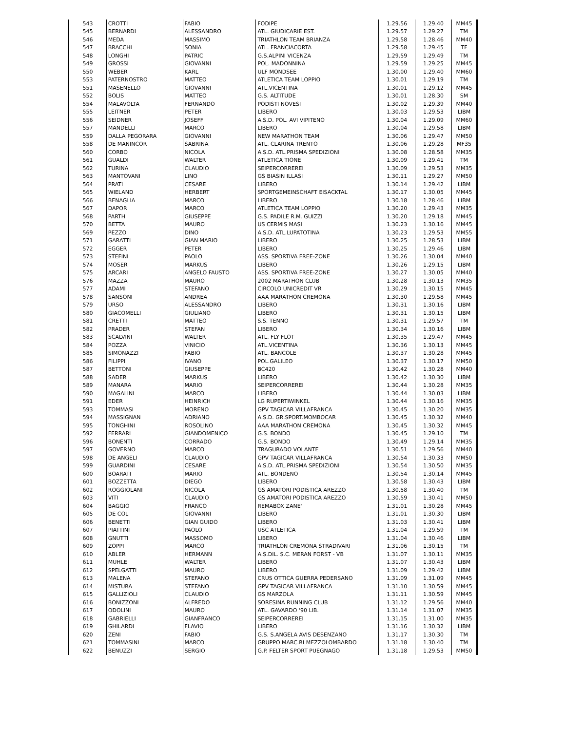| 543 | CROTTI | FABIO | FODIPE | 1.29.56 | 1.29.40 | MM45 |
| 545 | BERNARDI | ALESSANDRO | ATL. GIUDICARIE EST. | 1.29.57 | 1.29.27 | TM |
| 546 | MEDA | MASSIMO | TRIATHLON TEAM BRIANZA | 1.29.58 | 1.28.46 | MM40 |
| 547 | BRACCHI | SONIA | ATL. FRANCIACORTA | 1.29.58 | 1.29.45 | TF |
| 548 | LONGHI | PATRIC | G.S.ALPINI VICENZA | 1.29.59 | 1.29.49 | TM |
| 549 | GROSSI | GIOVANNI | POL. MADONNINA | 1.29.59 | 1.29.25 | MM45 |
| 550 | WEBER | KARL | ULF MONDSEE | 1.30.00 | 1.29.40 | MM60 |
| 553 | PATERNOSTRO | MATTEO | ATLETICA TEAM LOPPIO | 1.30.01 | 1.29.19 | TM |
| 551 | MASENELLO | GIOVANNI | ATL.VICENTINA | 1.30.01 | 1.29.12 | MM45 |
| 552 | BOLIS | MATTEO | G.S. ALTITUDE | 1.30.01 | 1.28.30 | SM |
| 554 | MALAVOLTA | FERNANDO | PODISTI NOVESI | 1.30.02 | 1.29.39 | MM40 |
| 555 | LEITNER | PETER | LIBERO | 1.30.03 | 1.29.53 | LIBM |
| 556 | SEIDNER | JOSEFF | A.S.D. POL. AVI VIPITENO | 1.30.04 | 1.29.09 | MM60 |
| 557 | MANDELLI | MARCO | LIBERO | 1.30.04 | 1.29.58 | LIBM |
| 559 | DALLA PEGORARA | GIOVANNI | NEW MARATHON TEAM | 1.30.06 | 1.29.47 | MM50 |
| 558 | DE MANINCOR | SABRINA | ATL. CLARINA TRENTO | 1.30.06 | 1.29.28 | MF35 |
| 560 | CORBO | NICOLA | A.S.D. ATL.PRISMA SPEDIZIONI | 1.30.08 | 1.28.58 | MM35 |
| 561 | GUALDI | WALTER | ATLETICA TIONE | 1.30.09 | 1.29.41 | TM |
| 562 | TURINA | CLAUDIO | SEIPERCORREREI | 1.30.09 | 1.29.53 | MM35 |
| 563 | MANTOVANI | LINO | GS BIASIN ILLASI | 1.30.11 | 1.29.27 | MM50 |
| 564 | PRATI | CESARE | LIBERO | 1.30.14 | 1.29.42 | LIBM |
| 565 | WIELAND | HERBERT | SPORTGEMEINSCHAFT EISACKTAL | 1.30.17 | 1.30.05 | MM45 |
| 566 | BENAGLIA | MARCO | LIBERO | 1.30.18 | 1.28.46 | LIBM |
| 567 | DAPOR | MARCO | ATLETICA TEAM LOPPIO | 1.30.20 | 1.29.43 | MM35 |
| 568 | PARTH | GIUSEPPE | G.S. PADILE R.M. GUIZZI | 1.30.20 | 1.29.18 | MM45 |
| 570 | BETTA | MAURO | US CERMIS MASI | 1.30.23 | 1.30.16 | MM45 |
| 569 | PEZZO | DINO | A.S.D. ATL.LUPATOTINA | 1.30.23 | 1.29.53 | MM55 |
| 571 | GARATTI | GIAN MARIO | LIBERO | 1.30.25 | 1.28.53 | LIBM |
| 572 | EGGER | PETER | LIBERO | 1.30.25 | 1.29.46 | LIBM |
| 573 | STEFINI | PAOLO | ASS. SPORTIVA FREE-ZONE | 1.30.26 | 1.30.04 | MM40 |
| 574 | MOSER | MARKUS | LIBERO | 1.30.26 | 1.29.15 | LIBM |
| 575 | ARCARI | ANGELO FAUSTO | ASS. SPORTIVA FREE-ZONE | 1.30.27 | 1.30.05 | MM40 |
| 576 | MAZZA | MAURO | 2002 MARATHON CLUB | 1.30.28 | 1.30.13 | MM35 |
| 577 | ADAMI | STEFANO | CIRCOLO UNICREDIT VR | 1.30.29 | 1.30.15 | MM45 |
| 578 | SANSONI | ANDREA | AAA MARATHON CREMONA | 1.30.30 | 1.29.58 | MM45 |
| 579 | URSO | ALESSANDRO | LIBERO | 1.30.31 | 1.30.16 | LIBM |
| 580 | GIACOMELLI | GIULIANO | LIBERO | 1.30.31 | 1.30.15 | LIBM |
| 581 | CRETTI | MATTEO | S.S. TENNO | 1.30.31 | 1.29.57 | TM |
| 582 | PRADER | STEFAN | LIBERO | 1.30.34 | 1.30.16 | LIBM |
| 583 | SCALVINI | WALTER | ATL. FLY FLOT | 1.30.35 | 1.29.47 | MM45 |
| 584 | POZZA | VINICIO | ATL.VICENTINA | 1.30.36 | 1.30.13 | MM45 |
| 585 | SIMONAZZI | FABIO | ATL. BANCOLE | 1.30.37 | 1.30.28 | MM45 |
| 586 | FILIPPI | IVANO | POL.GALILEO | 1.30.37 | 1.30.17 | MM50 |
| 587 | BETTONI | GIUSEPPE | BC420 | 1.30.42 | 1.30.28 | MM40 |
| 588 | SADER | MARKUS | LIBERO | 1.30.42 | 1.30.30 | LIBM |
| 589 | MANARA | MARIO | SEIPERCORREREI | 1.30.44 | 1.30.28 | MM35 |
| 590 | MAGALINI | MARCO | LIBERO | 1.30.44 | 1.30.03 | LIBM |
| 591 | EDER | HEINRICH | LG RUPERTIWINKEL | 1.30.44 | 1.30.16 | MM35 |
| 593 | TOMMASI | MORENO | GPV TAGICAR VILLAFRANCA | 1.30.45 | 1.30.20 | MM35 |
| 594 | MASSIGNAN | ADRIANO | A.S.D. GR.SPORT.MOMBOCAR | 1.30.45 | 1.30.32 | MM40 |
| 595 | TONGHINI | ROSOLINO | AAA MARATHON CREMONA | 1.30.45 | 1.30.32 | MM45 |
| 592 | FERRARI | GIANDOMENICO | G.S. BONDO | 1.30.45 | 1.29.10 | TM |
| 596 | BONENTI | CORRADO | G.S. BONDO | 1.30.49 | 1.29.14 | MM35 |
| 597 | GOVERNO | MARCO | TRAGURADO VOLANTE | 1.30.51 | 1.29.56 | MM40 |
| 598 | DE ANGELI | CLAUDIO | GPV TAGICAR VILLAFRANCA | 1.30.54 | 1.30.33 | MM50 |
| 599 | GUARDINI | CESARE | A.S.D. ATL.PRISMA SPEDIZIONI | 1.30.54 | 1.30.50 | MM35 |
| 600 | BOARATI | MARIO | ATL. BONDENO | 1.30.54 | 1.30.14 | MM45 |
| 601 | BOZZETTA | DIEGO | LIBERO | 1.30.58 | 1.30.43 | LIBM |
| 602 | ROGGIOLANI | NICOLA | GS AMATORI PODISTICA AREZZO | 1.30.58 | 1.30.40 | TM |
| 603 | VITI | CLAUDIO | GS AMATORI PODISTICA AREZZO | 1.30.59 | 1.30.41 | MM50 |
| 604 | BAGGIO | FRANCO | REMABOX ZANE' | 1.31.01 | 1.30.28 | MM45 |
| 605 | DE COL | GIOVANNI | LIBERO | 1.31.01 | 1.30.30 | LIBM |
| 606 | BENETTI | GIAN GUIDO | LIBERO | 1.31.03 | 1.30.41 | LIBM |
| 607 | PIATTINI | PAOLO | USC ATLETICA | 1.31.04 | 1.29.59 | TM |
| 608 | GNUTTI | MASSOMO | LIBERO | 1.31.04 | 1.30.46 | LIBM |
| 609 | ZOPPI | MARCO | TRIATHLON CREMONA STRADIVARI | 1.31.06 | 1.30.15 | TM |
| 610 | ABLER | HERMANN | A.S.DIL. S.C. MERAN FORST - VB | 1.31.07 | 1.30.11 | MM35 |
| 611 | MUHLE | WALTER | LIBERO | 1.31.07 | 1.30.43 | LIBM |
| 612 | SPELGATTI | MAURO | LIBERO | 1.31.09 | 1.29.42 | LIBM |
| 613 | MALENA | STEFANO | CRUS OTTICA GUERRA PEDERSANO | 1.31.09 | 1.31.09 | MM45 |
| 614 | MISTURA | STEFANO | GPV TAGICAR VILLAFRANCA | 1.31.10 | 1.30.59 | MM45 |
| 615 | GALLIZIOLI | CLAUDIO | GS MARZOLA | 1.31.11 | 1.30.59 | MM45 |
| 616 | BONIZZONI | ALFREDO | SORESINA RUNNING CLUB | 1.31.12 | 1.29.56 | MM40 |
| 617 | ODOLINI | MAURO | ATL. GAVARDO '90 LIB. | 1.31.14 | 1.31.07 | MM35 |
| 618 | GABRIELLI | GIANFRANCO | SEIPERCORREREI | 1.31.15 | 1.31.00 | MM35 |
| 619 | GHILARDI | FLAVIO | LIBERO | 1.31.16 | 1.30.32 | LIBM |
| 620 | ZENI | FABIO | G.S. S.ANGELA AVIS DESENZANO | 1.31.17 | 1.30.30 | TM |
| 621 | TOMMASINI | MARCO | GRUPPO MARC.RI MEZZOLOMBARDO | 1.31.18 | 1.30.40 | TM |
| 622 | BENUZZI | SERGIO | G.P. FELTER SPORT PUEGNAGO | 1.31.18 | 1.29.53 | MM50 |